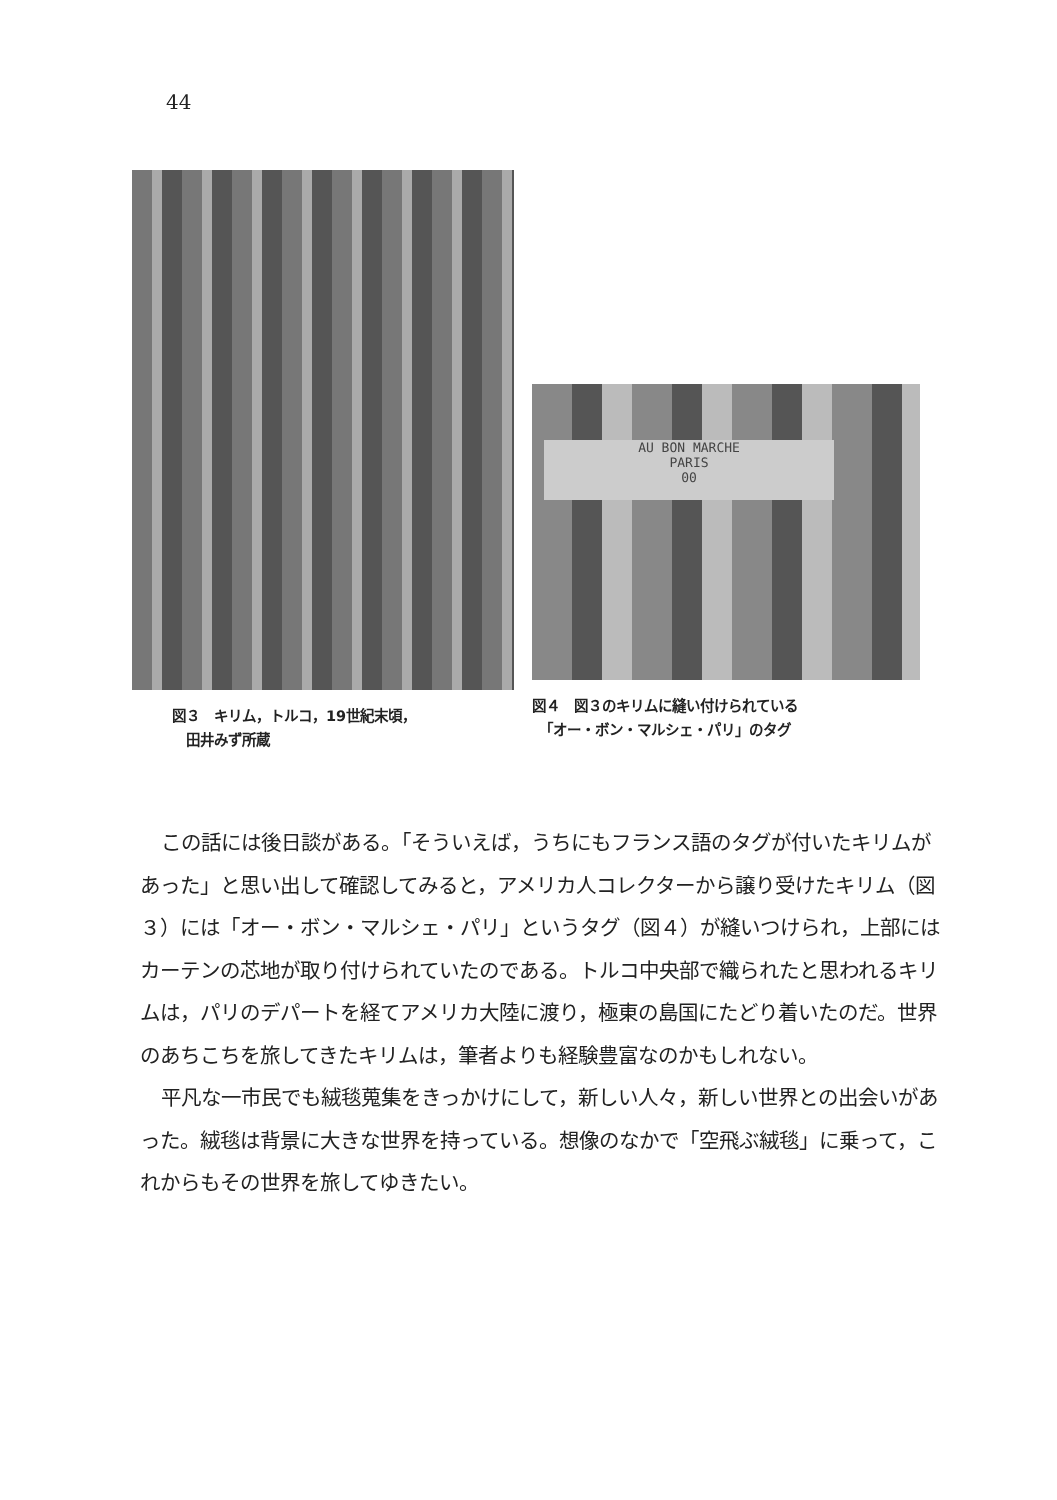44
図３　キリム，トルコ，19世紀末頃，
　田井みず所蔵
AU BON MARCHE
PARIS
00
図４　図３のキリムに縫い付けられている
　「オー・ボン・マルシェ・パリ」のタグ
この話には後日談がある。「そういえば，うちにもフランス語のタグが付いたキリムがあった」と思い出して確認してみると，アメリカ人コレクターから譲り受けたキリム（図３）には「オー・ボン・マルシェ・パリ」というタグ（図４）が縫いつけられ，上部にはカーテンの芯地が取り付けられていたのである。トルコ中央部で織られたと思われるキリムは，パリのデパートを経てアメリカ大陸に渡り，極東の島国にたどり着いたのだ。世界のあちこちを旅してきたキリムは，筆者よりも経験豊富なのかもしれない。
平凡な一市民でも絨毯蒐集をきっかけにして，新しい人々，新しい世界との出会いがあった。絨毯は背景に大きな世界を持っている。想像のなかで「空飛ぶ絨毯」に乗って，これからもその世界を旅してゆきたい。